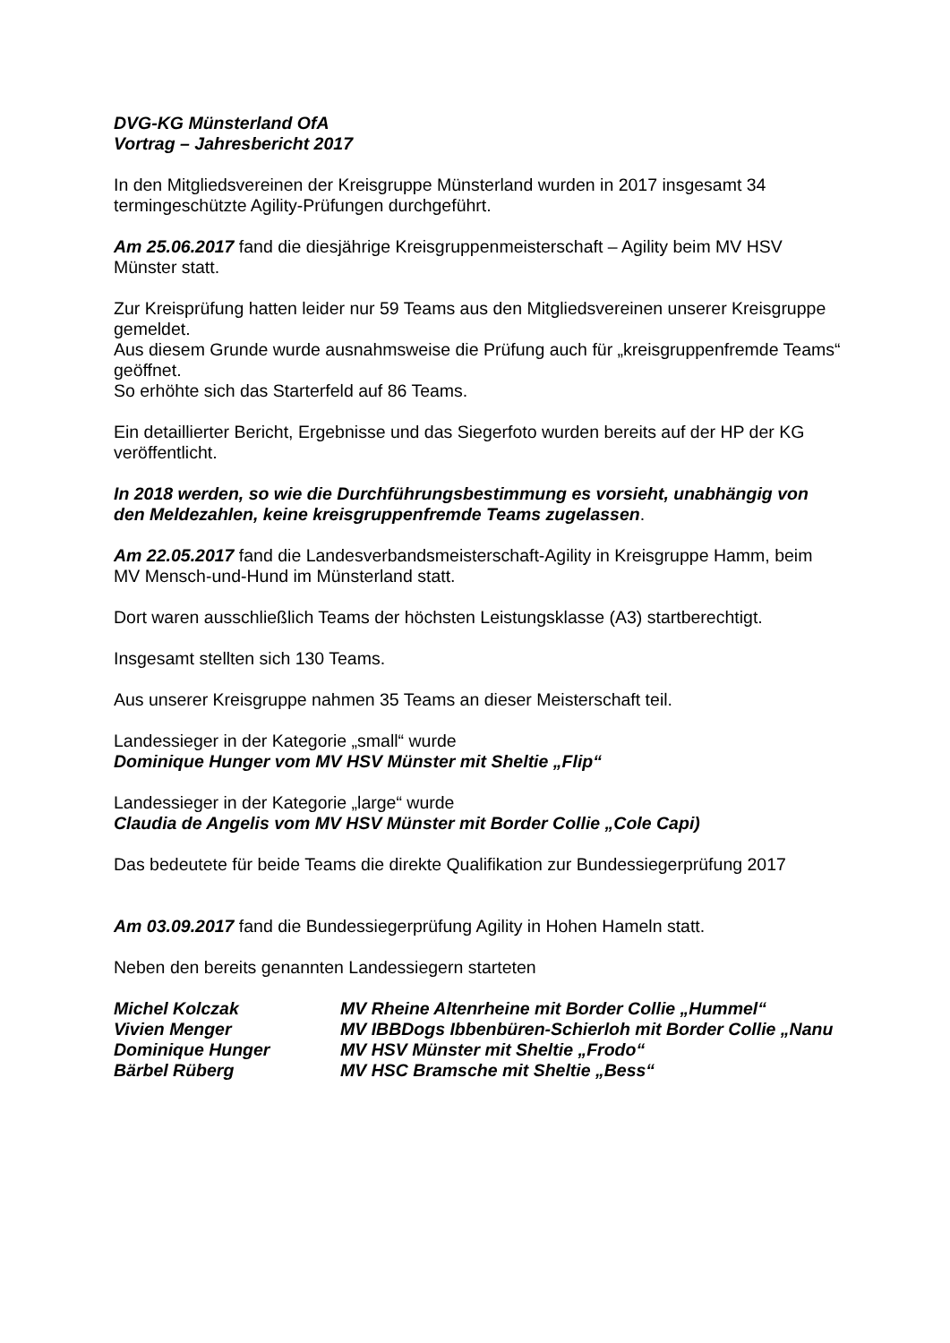DVG-KG Münsterland OfA
Vortrag – Jahresbericht 2017
In den Mitgliedsvereinen der Kreisgruppe Münsterland wurden in 2017 insgesamt 34 termingeschützte Agility-Prüfungen durchgeführt.
Am 25.06.2017 fand die diesjährige Kreisgruppenmeisterschaft – Agility beim MV HSV Münster statt.
Zur Kreisprüfung hatten leider nur 59 Teams aus den Mitgliedsvereinen unserer Kreisgruppe gemeldet.
Aus diesem Grunde wurde ausnahmsweise die Prüfung auch für „kreisgruppenfremde Teams“ geöffnet.
So erhöhte sich das Starterfeld auf 86 Teams.
Ein detaillierter Bericht, Ergebnisse und das Siegerfoto wurden bereits auf der HP der KG veröffentlicht.
In 2018 werden, so wie die Durchführungsbestimmung es vorsieht, unabhängig von den Meldezahlen, keine kreisgruppenfremde Teams zugelassen.
Am 22.05.2017 fand die Landesverbandsmeisterschaft-Agility in Kreisgruppe Hamm, beim MV Mensch-und-Hund im Münsterland statt.
Dort waren ausschließlich Teams der höchsten Leistungsklasse (A3) startberechtigt.
Insgesamt stellten sich 130 Teams.
Aus unserer Kreisgruppe nahmen 35 Teams an dieser Meisterschaft teil.
Landessieger in der Kategorie „small“ wurde
Dominique Hunger vom MV HSV Münster mit Sheltie „Flip“
Landessieger in der Kategorie „large“ wurde
Claudia de Angelis vom MV HSV Münster mit Border Collie „Cole Capi)
Das bedeutete für beide Teams die direkte Qualifikation zur Bundessiegerprüfung 2017
Am 03.09.2017 fand die Bundessiegerprüfung Agility in Hohen Hameln statt.
Neben den bereits genannten Landessiegern starteten
| Michel Kolczak | MV Rheine Altenrheine mit Border Collie „Hummel“ |
| Vivien Menger | MV IBBDogs Ibbenbüren-Schierloh mit Border Collie „Nanu |
| Dominique Hunger | MV HSV Münster mit Sheltie „Frodo“ |
| Bärbel Rüberg | MV HSC Bramsche mit Sheltie „Bess“ |